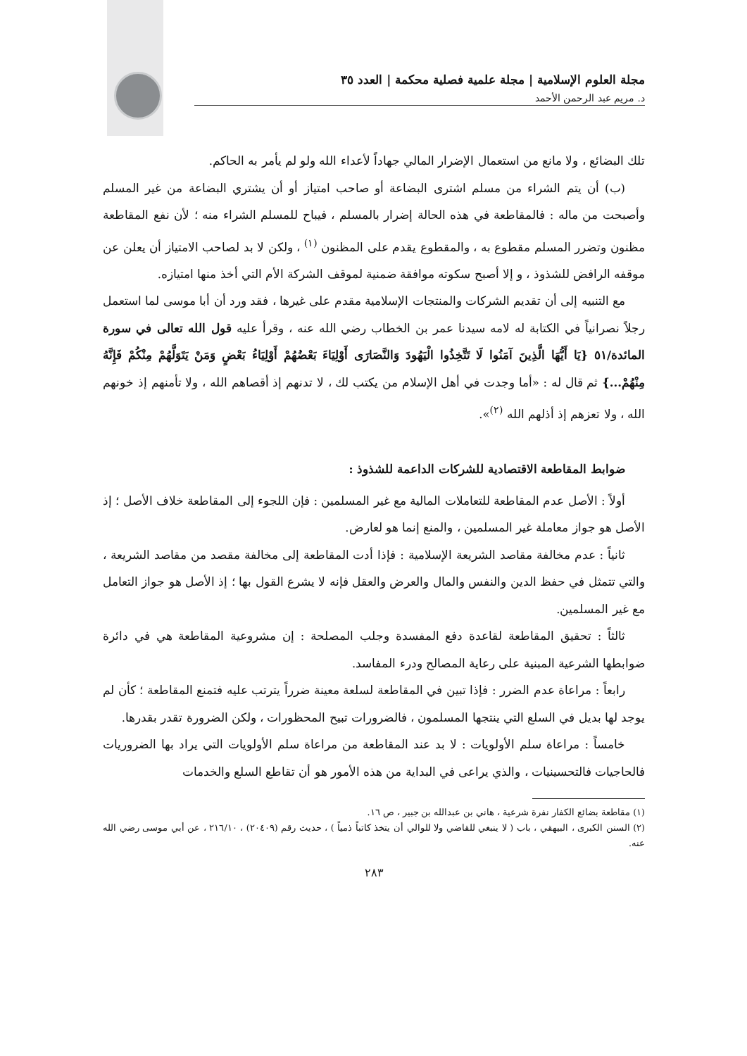مجلة العلوم الإسلامية | مجلة علمية فصلية محكمة | العدد ٣٥
د. مريم عبد الرحمن الأحمد
تلك البضائع ، ولا مانع من استعمال الإضرار المالي جهاداً لأعداء الله ولو لم يأمر به الحاكم.
(ب) أن يتم الشراء من مسلم اشترى البضاعة أو صاحب امتياز أو أن يشتري البضاعة من غير المسلم وأصبحت من ماله : فالمقاطعة في هذه الحالة إضرار بالمسلم ، فيباح للمسلم الشراء منه ؛ لأن نفع المقاطعة مظنون وتضرر المسلم مقطوع به ، والمقطوع يقدم على المظنون <sup>(١)</sup> ، ولكن لا بد لصاحب الامتياز أن يعلن عن موقفه الرافض للشذوذ ، و إلا أصبح سكوته موافقة ضمنية لموقف الشركة الأم التي أخذ منها امتيازه.
مع التنبيه إلى أن تقديم الشركات والمنتجات الإسلامية مقدم على غيرها ، فقد ورد أن أبا موسى لما استعمل رجلاً نصرانياً في الكتابة له لامه سيدنا عمر بن الخطاب رضي الله عنه ، وقرأ عليه قول الله تعالى في سورة المائدة/٥١ {يَا أَيُّهَا الَّذِينَ آمَنُوا لَا تَتَّخِذُوا الْيَهُودَ وَالنَّصَارَى أَوْلِيَاءَ بَعْضُهُمْ أَوْلِيَاءُ بَعْضٍ وَمَنْ يَتَوَلَّهُمْ مِنْكُمْ فَإِنَّهُ مِنْهُمْ...} ثم قال له : «أما وجدت في أهل الإسلام من يكتب لك ، لا تدنهم إذ أقصاهم الله ، ولا تأمنهم إذ خونهم الله ، ولا تعزهم إذ أذلهم الله <sup>(٢)</sup>».
ضوابط المقاطعة الاقتصادية للشركات الداعمة للشذوذ :
أولاً : الأصل عدم المقاطعة للتعاملات المالية مع غير المسلمين : فإن اللجوء إلى المقاطعة خلاف الأصل ؛ إذ الأصل هو جواز معاملة غير المسلمين ، والمنع إنما هو لعارض.
ثانياً : عدم مخالفة مقاصد الشريعة الإسلامية : فإذا أدت المقاطعة إلى مخالفة مقصد من مقاصد الشريعة ، والتي تتمثل في حفظ الدين والنفس والمال والعرض والعقل فإنه لا يشرع القول بها ؛ إذ الأصل هو جواز التعامل مع غير المسلمين.
ثالثاً : تحقيق المقاطعة لقاعدة دفع المفسدة وجلب المصلحة : إن مشروعية المقاطعة هي في دائرة ضوابطها الشرعية المبنية على رعاية المصالح ودرء المفاسد.
رابعاً : مراعاة عدم الضرر : فإذا تبين في المقاطعة لسلعة معينة ضرراً يترتب عليه فتمنع المقاطعة ؛ كأن لم يوجد لها بديل في السلع التي ينتجها المسلمون ، فالضرورات تبيح المحظورات ، ولكن الضرورة تقدر بقدرها.
خامساً : مراعاة سلم الأولويات : لا بد عند المقاطعة من مراعاة سلم الأولويات التي يراد بها الضروريات فالحاجيات فالتحسينيات ، والذي يراعى في البداية من هذه الأمور هو أن تقاطع السلع والخدمات
(١) مقاطعة بضائع الكفار نفرة شرعية ، هاني بن عبدالله بن جبير ، ص ١٦.
(٢) السنن الكبرى ، البيهقي ، باب ( لا ينبغي للقاضي ولا للوالي أن يتخذ كاتباً ذمياً ) ، حديث رقم (٢٠٤٠٩) ، ٢١٦/١٠ ، عن أبي موسى رضي الله عنه.
٢٨٣